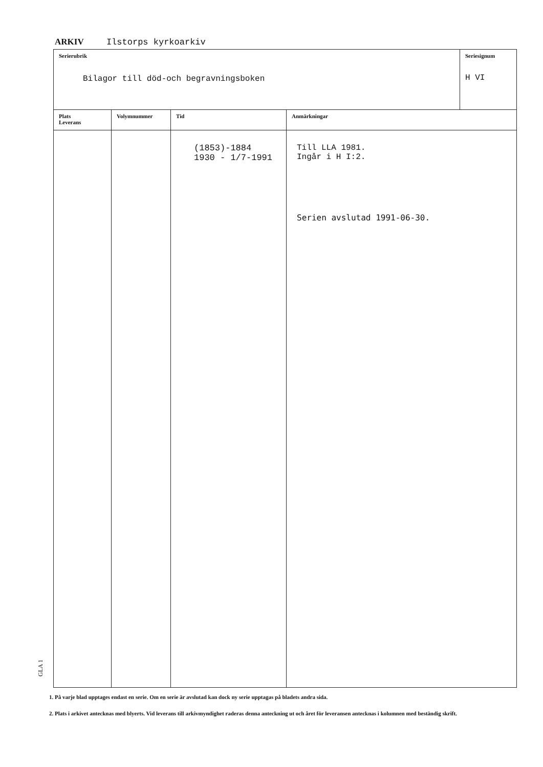ARKIV Ilstorps kyrkoarkiv
| Serierubrik Bilagor till död-och begravningsboken | | | | Seriesignum H VI |
| Plats Leverans | Volymnummer | Tid | Anmärkningar | |
| | | (1853)-1884 1930 - 1/7-1991 | Till LLA 1981. Ingår i H I:2. Serien avslutad 1991-06-30. | |
GLA 1
1. På varje blad upptages endast en serie. Om en serie är avslutad kan dock ny serie upptagas på bladets andra sida.
2. Plats i arkivet antecknas med blyerts. Vid leverans till arkivmyndighet raderas denna anteckning ut och året för leveransen antecknas i kolumnen med beständig skrift.